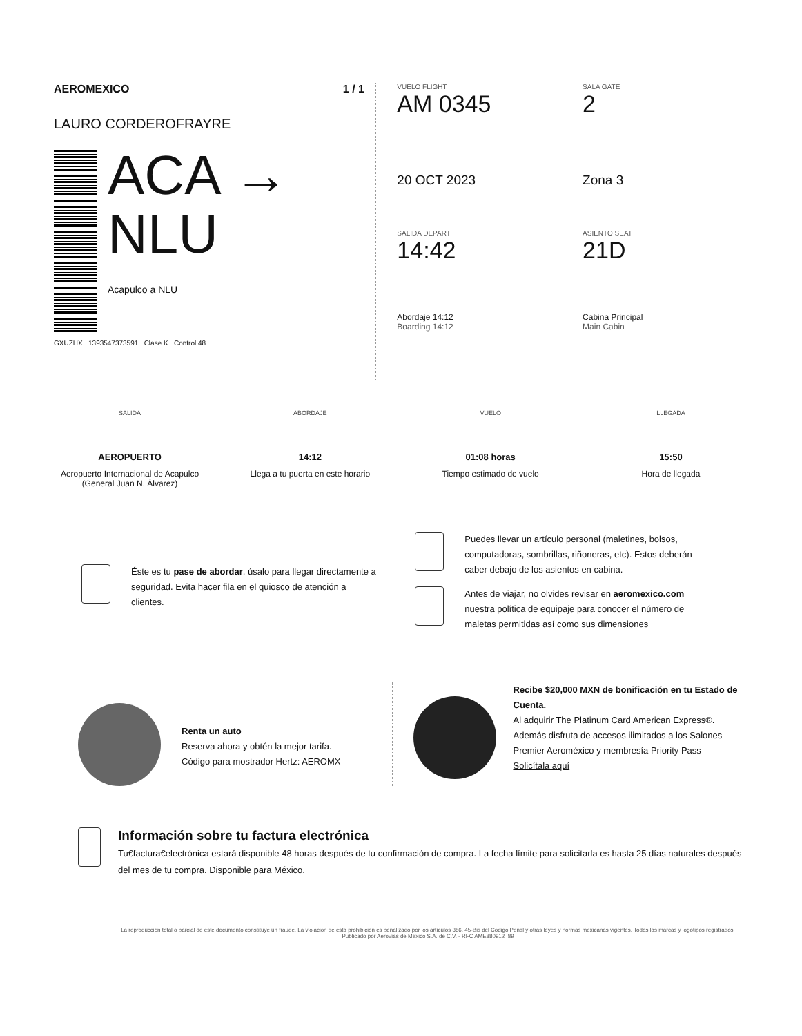AEROMEXICO 1 / 1
LAURO CORDEROFRAYRE
ACA →
NLU
Acapulco a NLU
GXUZHX 1393547373591 Clase K Control 48
VUELO FLIGHT
AM 0345
20 OCT 2023
SALIDA DEPART
14:42
Abordaje 14:12
Boarding 14:12
SALA GATE
2
Zona 3
ASIENTO SEAT
21D
Cabina Principal
Main Cabin
SALIDA
AEROPUERTO
Aeropuerto Internacional de Acapulco (General Juan N. Álvarez)
ABORDAJE
14:12
Llega a tu puerta en este horario
VUELO
01:08 horas
Tiempo estimado de vuelo
LLEGADA
15:50
Hora de llegada
Éste es tu pase de abordar, úsalo para llegar directamente a seguridad. Evita hacer fila en el quiosco de atención a clientes.
Puedes llevar un artículo personal (maletines, bolsos, computadoras, sombrillas, riñoneras, etc). Estos deberán caber debajo de los asientos en cabina.
Antes de viajar, no olvides revisar en aeromexico.com nuestra política de equipaje para conocer el número de maletas permitidas así como sus dimensiones
Renta un auto
Reserva ahora y obtén la mejor tarifa.
Código para mostrador Hertz: AEROMX
Recibe $20,000 MXN de bonificación en tu Estado de Cuenta.
Al adquirir The Platinum Card American Express®. Además disfruta de accesos ilimitados a los Salones Premier Aeroméxico y membresía Priority Pass
Solicítala aquí
Información sobre tu factura electrónica
Tu€factura€electrónica estará disponible 48 horas después de tu confirmación de compra. La fecha límite para solicitarla es hasta 25 días naturales después del mes de tu compra. Disponible para México.
La reproducción total o parcial de este documento constituye un fraude. La violación de esta prohibición es penalizado por los artículos 386, 45-Bis del Código Penal y otras leyes y normas mexicanas vigentes. Todas las marcas y logotipos registrados. Publicado por Aerovías de México S.A. de C.V. - RFC AME880912 I89